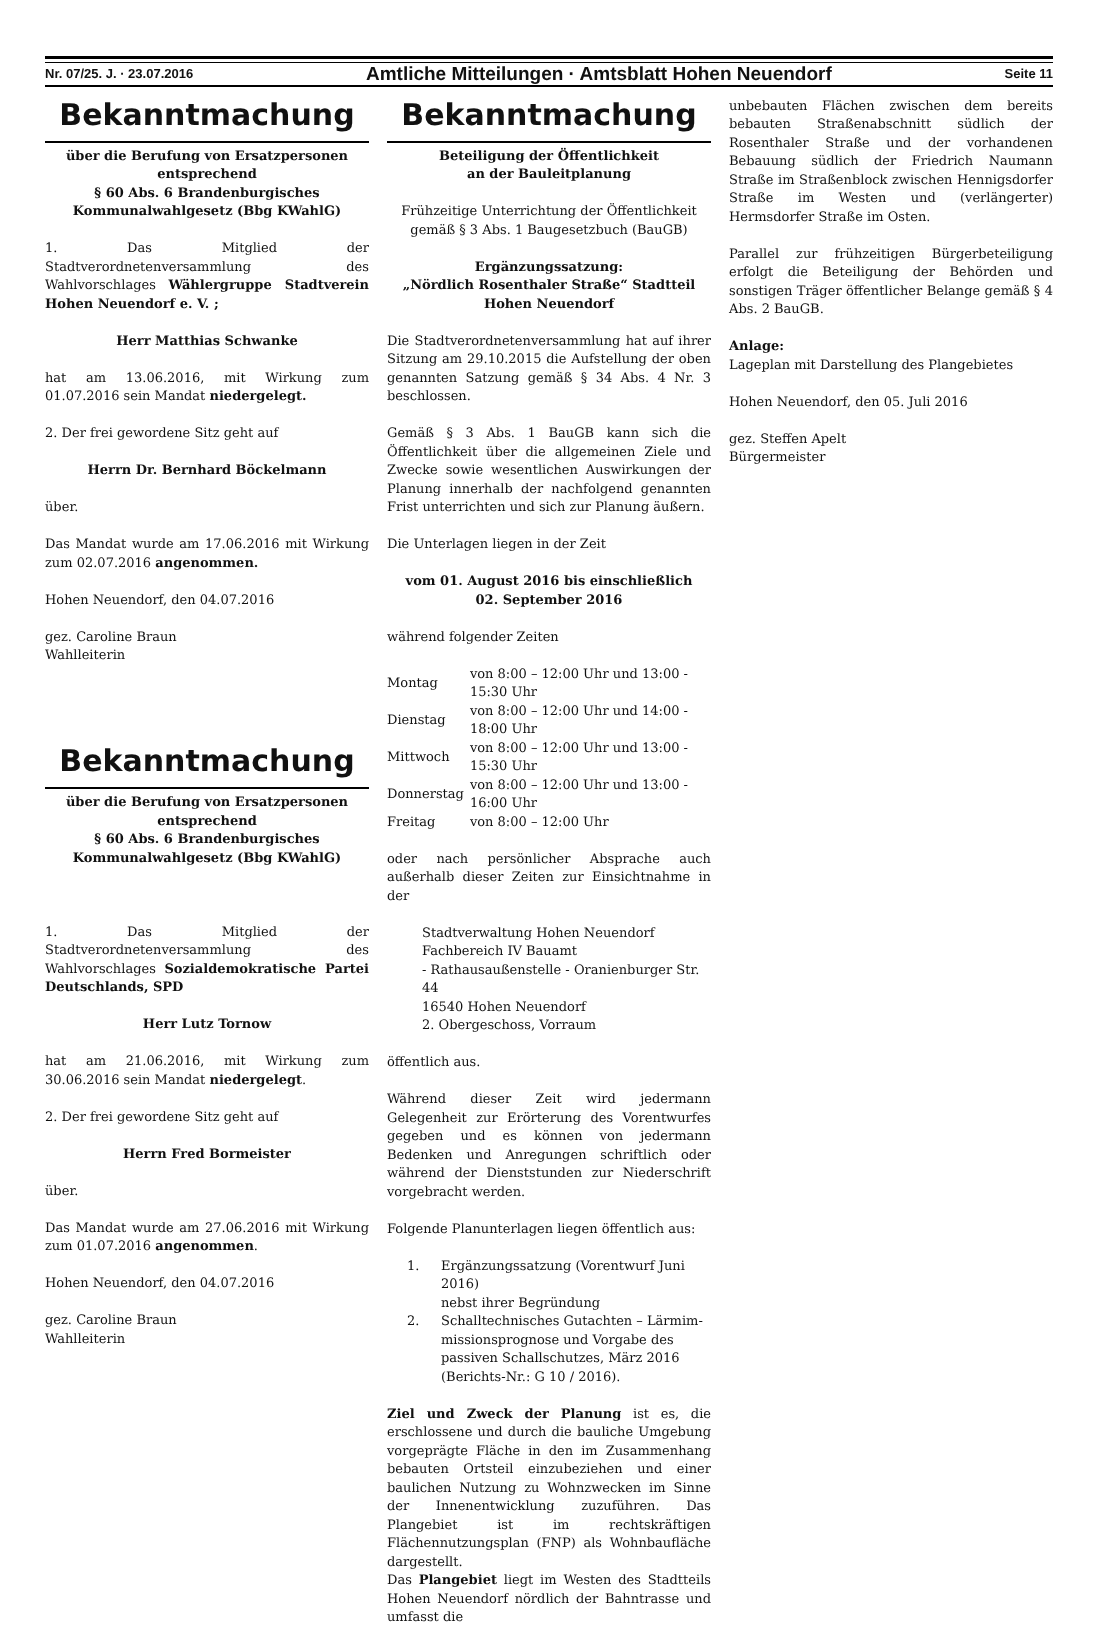Nr. 07/25. J. · 23.07.2016 Amtliche Mitteilungen · Amtsblatt Hohen Neuendorf Seite 11
Bekanntmachung
über die Berufung von Ersatzpersonen
entsprechend
§ 60 Abs. 6 Brandenburgisches
Kommunalwahlgesetz (Bbg KWahlG)
1. Das Mitglied der Stadtverordnetenversammlung des Wahlvorschlages Wählergruppe Stadtverein Hohen Neuendorf e. V. ;
Herr Matthias Schwanke
hat am 13.06.2016, mit Wirkung zum 01.07.2016 sein Mandat niedergelegt.
2. Der frei gewordene Sitz geht auf
Herrn Dr. Bernhard Böckelmann
über.
Das Mandat wurde am 17.06.2016 mit Wirkung zum 02.07.2016 angenommen.
Hohen Neuendorf, den 04.07.2016
gez. Caroline Braun
Wahlleiterin
Bekanntmachung
über die Berufung von Ersatzpersonen
entsprechend
§ 60 Abs. 6 Brandenburgisches
Kommunalwahlgesetz (Bbg KWahlG)
1. Das Mitglied der Stadtverordnetenversammlung des Wahlvorschlages Sozialdemokratische Partei Deutschlands, SPD
Herr Lutz Tornow
hat am 21.06.2016, mit Wirkung zum 30.06.2016 sein Mandat niedergelegt.
2. Der frei gewordene Sitz geht auf
Herrn Fred Bormeister
über.
Das Mandat wurde am 27.06.2016 mit Wirkung zum 01.07.2016 angenommen.
Hohen Neuendorf, den 04.07.2016
gez. Caroline Braun
Wahlleiterin
Bekanntmachung
Beteiligung der Öffentlichkeit
an der Bauleitplanung
Frühzeitige Unterrichtung der Öffentlichkeit
gemäß § 3 Abs. 1 Baugesetzbuch (BauGB)
Ergänzungssatzung:
„Nördlich Rosenthaler Straße“ Stadtteil
Hohen Neuendorf
Die Stadtverordnetenversammlung hat auf ihrer Sitzung am 29.10.2015 die Aufstellung der oben genannten Satzung gemäß § 34 Abs. 4 Nr. 3 beschlossen.
Gemäß § 3 Abs. 1 BauGB kann sich die Öffentlichkeit über die allgemeinen Ziele und Zwecke sowie wesentlichen Auswirkungen der Planung innerhalb der nachfolgend genannten Frist unterrichten und sich zur Planung äußern.
Die Unterlagen liegen in der Zeit
vom 01. August 2016 bis einschließlich
02. September 2016
während folgender Zeiten
| Montag | von 8:00 – 12:00 Uhr und 13:00 - 15:30 Uhr |
| Dienstag | von 8:00 – 12:00 Uhr und 14:00 - 18:00 Uhr |
| Mittwoch | von 8:00 – 12:00 Uhr und 13:00 - 15:30 Uhr |
| Donnerstag | von 8:00 – 12:00 Uhr und 13:00 - 16:00 Uhr |
| Freitag | von 8:00 – 12:00 Uhr |
oder nach persönlicher Absprache auch außerhalb dieser Zeiten zur Einsichtnahme in der
Stadtverwaltung Hohen Neuendorf
Fachbereich IV Bauamt
- Rathausaußenstelle - Oranienburger Str. 44
16540 Hohen Neuendorf
2. Obergeschoss, Vorraum
öffentlich aus.
Während dieser Zeit wird jedermann Gelegenheit zur Erörterung des Vorentwurfes gegeben und es können von jedermann Bedenken und Anregungen schriftlich oder während der Dienststunden zur Niederschrift vorgebracht werden.
Folgende Planunterlagen liegen öffentlich aus:
| 1. | Ergänzungssatzung (Vorentwurf Juni 2016) nebst ihrer Begründung |
| 2. | Schalltechnisches Gutachten – Lärmim- missionsprognose und Vorgabe des passiven Schallschutzes, März 2016 (Berichts-Nr.: G 10 / 2016). |
Ziel und Zweck der Planung ist es, die erschlossene und durch die bauliche Umgebung vorgeprägte Fläche in den im Zusammenhang bebauten Ortsteil einzubeziehen und einer baulichen Nutzung zu Wohnzwecken im Sinne der Innenentwicklung zuzuführen. Das Plangebiet ist im rechtskräftigen Flächennutzungsplan (FNP) als Wohnbaufläche dargestellt.
Das Plangebiet liegt im Westen des Stadtteils Hohen Neuendorf nördlich der Bahntrasse und umfasst die
unbebauten Flächen zwischen dem bereits bebauten Straßenabschnitt südlich der Rosenthaler Straße und der vorhandenen Bebauung südlich der Friedrich Naumann Straße im Straßenblock zwischen Hennigsdorfer Straße im Westen und (verlängerter) Hermsdorfer Straße im Osten.
Parallel zur frühzeitigen Bürgerbeteiligung erfolgt die Beteiligung der Behörden und sonstigen Träger öffentlicher Belange gemäß § 4 Abs. 2 BauGB.
Anlage:
Lageplan mit Darstellung des Plangebietes
Hohen Neuendorf, den 05. Juli 2016
gez. Steffen Apelt
Bürgermeister